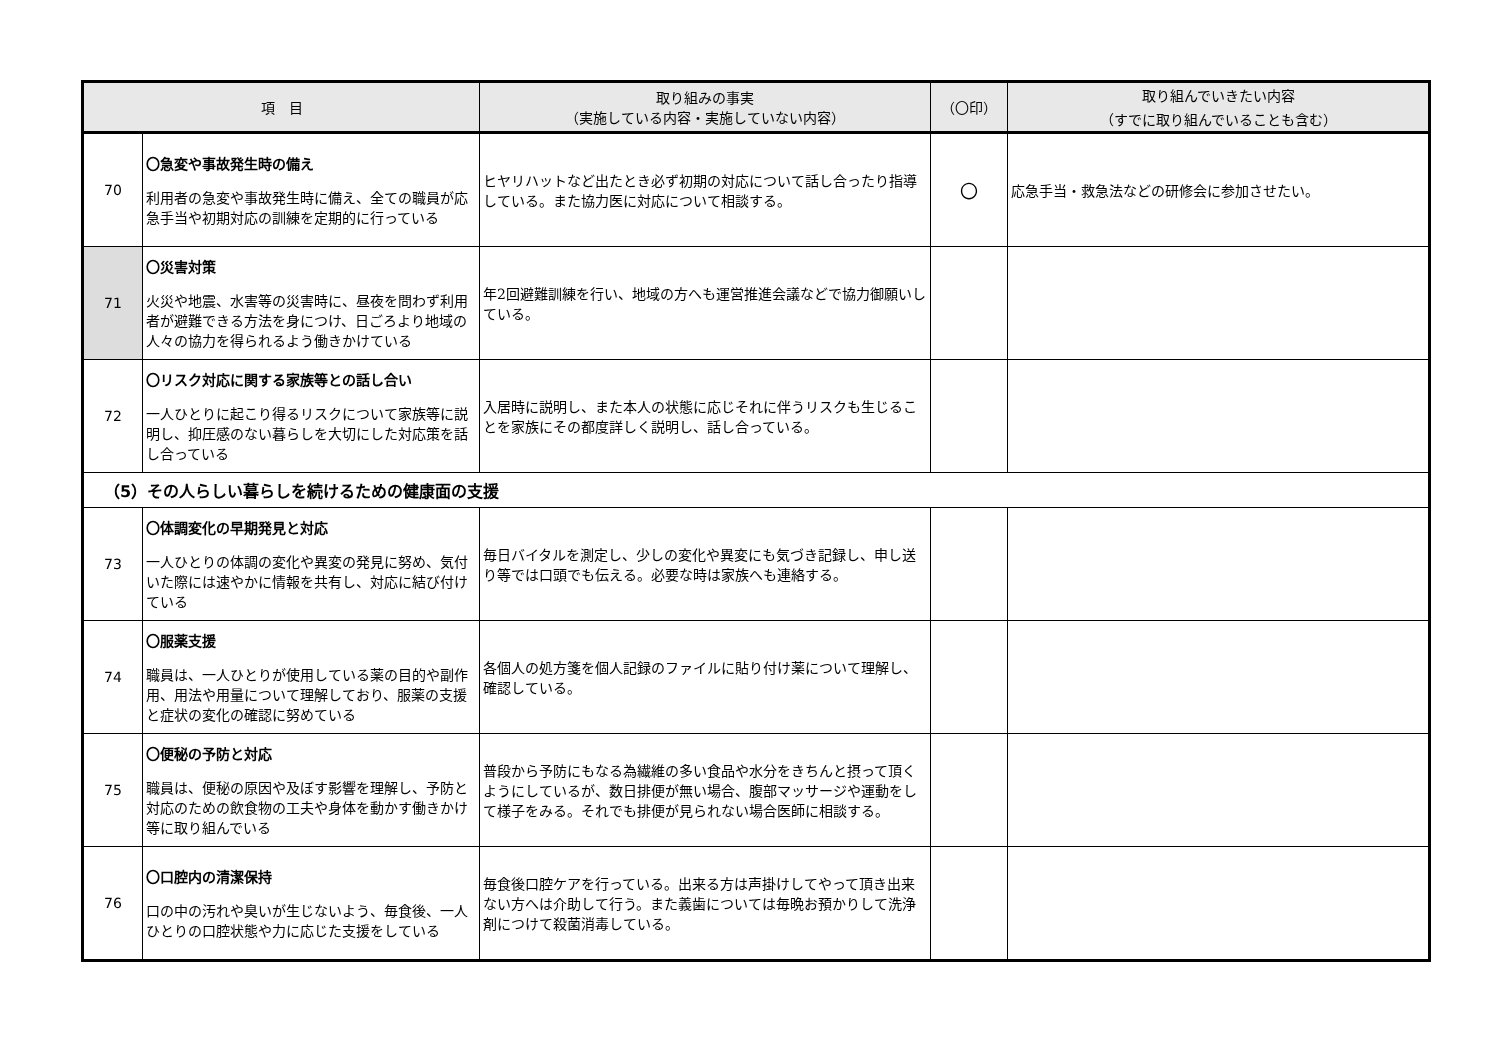| 項 目 | | 取り組みの事実 （実施している内容・実施していない内容） | （〇印） | 取り組んでいきたい内容 （すでに取り組んでいることも含む） |
| --- | --- | --- | --- | --- |
| 70 | 〇急変や事故発生時の備え 利用者の急変や事故発生時に備え、全ての職員が応急手当や初期対応の訓練を定期的に行っている | ヒヤリハットなど出たとき必ず初期の対応について話し合ったり指導している。また協力医に対応について相談する。 | 〇 | 応急手当・救急法などの研修会に参加させたい。 |
| 71 | 〇災害対策 火災や地震、水害等の災害時に、昼夜を問わず利用者が避難できる方法を身につけ、日ごろより地域の人々の協力を得られるよう働きかけている | 年2回避難訓練を行い、地域の方へも運営推進会議などで協力御願いしている。 | | |
| 72 | 〇リスク対応に関する家族等との話し合い 一人ひとりに起こり得るリスクについて家族等に説明し、抑圧感のない暮らしを大切にした対応策を話し合っている | 入居時に説明し、また本人の状態に応じそれに伴うリスクも生じることを家族にその都度詳しく説明し、話し合っている。 | | |
| （5）その人らしい暮らしを続けるための健康面の支援 | | | | |
| 73 | 〇体調変化の早期発見と対応 一人ひとりの体調の変化や異変の発見に努め、気付いた際には速やかに情報を共有し、対応に結び付けている | 毎日バイタルを測定し、少しの変化や異変にも気づき記録し、申し送り等では口頭でも伝える。必要な時は家族へも連絡する。 | | |
| 74 | 〇服薬支援 職員は、一人ひとりが使用している薬の目的や副作用、用法や用量について理解しており、服薬の支援と症状の変化の確認に努めている | 各個人の処方箋を個人記録のファイルに貼り付け薬について理解し、確認している。 | | |
| 75 | 〇便秘の予防と対応 職員は、便秘の原因や及ぼす影響を理解し、予防と対応のための飲食物の工夫や身体を動かす働きかけ等に取り組んでいる | 普段から予防にもなる為繊維の多い食品や水分をきちんと摂って頂くようにしているが、数日排便が無い場合、腹部マッサージや運動をして様子をみる。それでも排便が見られない場合医師に相談する。 | | |
| 76 | 〇口腔内の清潔保持 口の中の汚れや臭いが生じないよう、毎食後、一人ひとりの口腔状態や力に応じた支援をしている | 毎食後口腔ケアを行っている。出来る方は声掛けしてやって頂き出来ない方へは介助して行う。また義歯については毎晩お預かりして洗浄剤につけて殺菌消毒している。 | | |